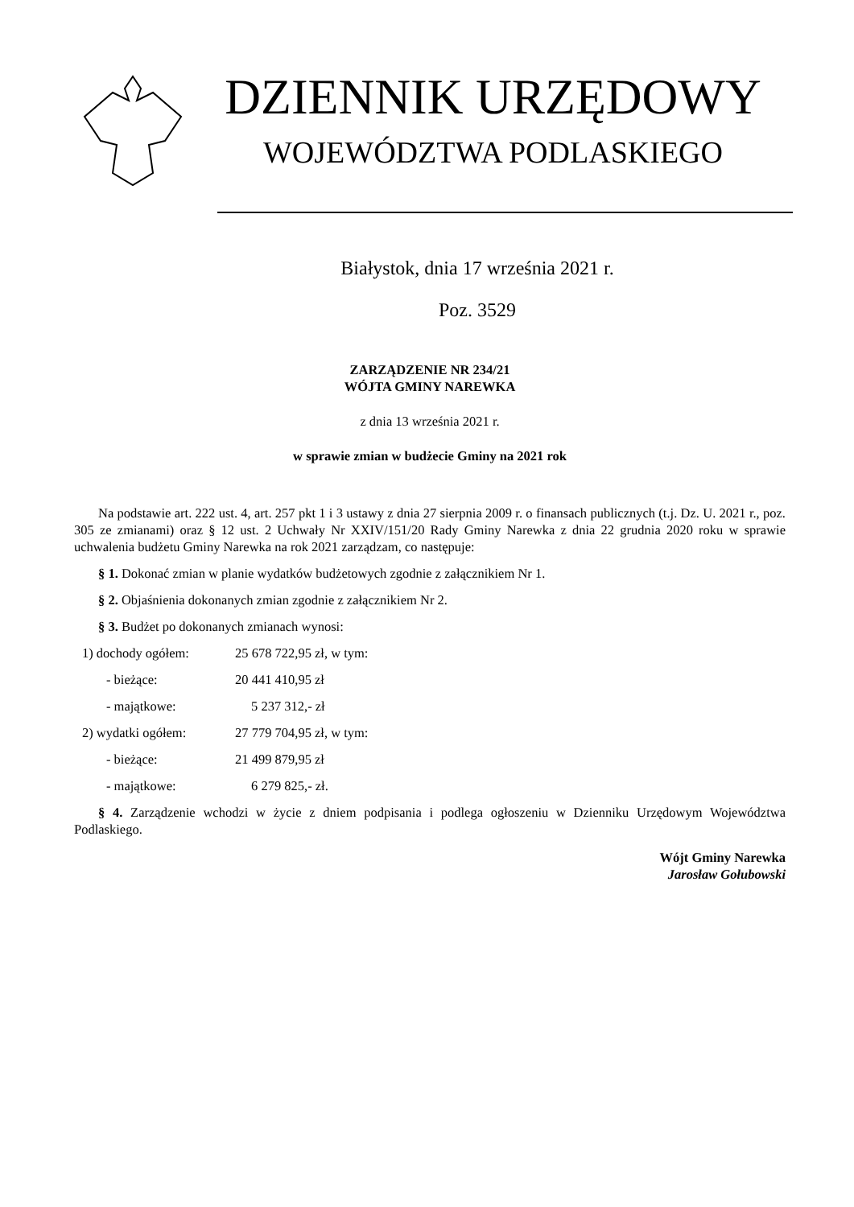DZIENNIK URZĘDOWY
WOJEWÓDZTWA PODLASKIEGO
Białystok, dnia 17 września 2021 r.
Poz. 3529
ZARZĄDZENIE NR 234/21
WÓJTA GMINY NAREWKA
z dnia 13 września 2021 r.
w sprawie zmian w budżecie Gminy na 2021 rok
Na podstawie art. 222 ust. 4, art. 257 pkt 1 i 3 ustawy z dnia 27 sierpnia 2009 r. o finansach publicznych (t.j. Dz. U. 2021 r., poz. 305 ze zmianami) oraz § 12 ust. 2 Uchwały Nr XXIV/151/20 Rady Gminy Narewka z dnia 22 grudnia 2020 roku w sprawie uchwalenia budżetu Gminy Narewka na rok 2021 zarządzam, co następuje:
§ 1. Dokonać zmian w planie wydatków budżetowych zgodnie z załącznikiem Nr 1.
§ 2. Objaśnienia dokonanych zmian zgodnie z załącznikiem Nr 2.
§ 3. Budżet po dokonanych zmianach wynosi:
| 1) dochody ogółem: | 25 678 722,95 zł, w tym: |
| - bieżące: | 20 441 410,95 zł |
| - majątkowe: | 5 237 312,- zł |
| 2) wydatki ogółem: | 27 779 704,95 zł, w tym: |
| - bieżące: | 21 499 879,95 zł |
| - majątkowe: | 6 279 825,- zł. |
§ 4. Zarządzenie wchodzi w życie z dniem podpisania i podlega ogłoszeniu w Dzienniku Urzędowym Województwa Podlaskiego.
Wójt Gminy Narewka
Jarosław Gołubowski